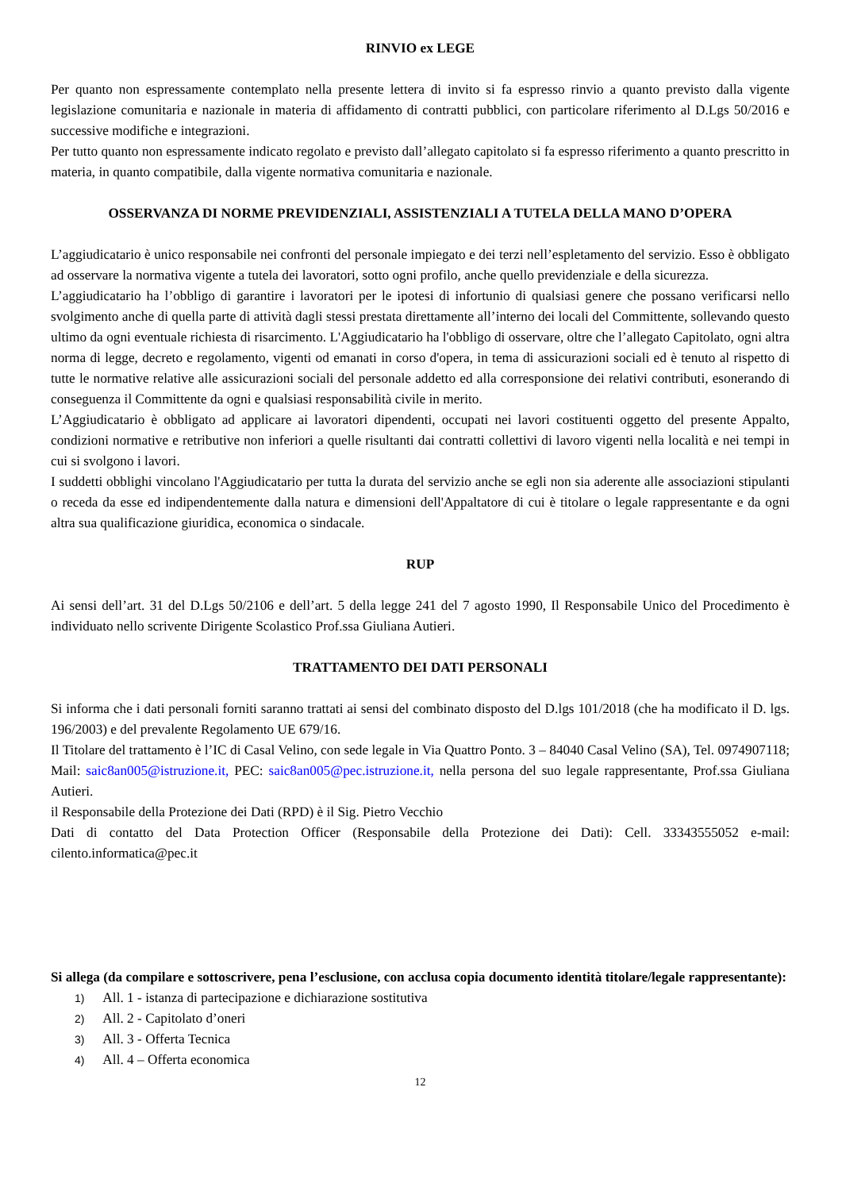RINVIO ex LEGE
Per quanto non espressamente contemplato nella presente lettera di invito si fa espresso rinvio a quanto previsto dalla vigente legislazione comunitaria e nazionale in materia di affidamento di contratti pubblici, con particolare riferimento al D.Lgs 50/2016 e successive modifiche e integrazioni.
Per tutto quanto non espressamente indicato regolato e previsto dall’allegato capitolato si fa espresso riferimento a quanto prescritto in materia, in quanto compatibile, dalla vigente normativa comunitaria e nazionale.
OSSERVANZA DI NORME PREVIDENZIALI, ASSISTENZIALI A TUTELA DELLA MANO D’OPERA
L’aggiudicatario è unico responsabile nei confronti del personale impiegato e dei terzi nell’espletamento del servizio. Esso è obbligato ad osservare la normativa vigente a tutela dei lavoratori, sotto ogni profilo, anche quello previdenziale e della sicurezza.
L’aggiudicatario ha l’obbligo di garantire i lavoratori per le ipotesi di infortunio di qualsiasi genere che possano verificarsi nello svolgimento anche di quella parte di attività dagli stessi prestata direttamente all’interno dei locali del Committente, sollevando questo ultimo da ogni eventuale richiesta di risarcimento. L'Aggiudicatario ha l'obbligo di osservare, oltre che l’allegato Capitolato, ogni altra norma di legge, decreto e regolamento, vigenti od emanati in corso d'opera, in tema di assicurazioni sociali ed è tenuto al rispetto di tutte le normative relative alle assicurazioni sociali del personale addetto ed alla corresponsione dei relativi contributi, esonerando di conseguenza il Committente da ogni e qualsiasi responsabilità civile in merito.
L’Aggiudicatario è obbligato ad applicare ai lavoratori dipendenti, occupati nei lavori costituenti oggetto del presente Appalto, condizioni normative e retributive non inferiori a quelle risultanti dai contratti collettivi di lavoro vigenti nella località e nei tempi in cui si svolgono i lavori.
I suddetti obblighi vincolano l'Aggiudicatario per tutta la durata del servizio anche se egli non sia aderente alle associazioni stipulanti o receda da esse ed indipendentemente dalla natura e dimensioni dell'Appaltatore di cui è titolare o legale rappresentante e da ogni altra sua qualificazione giuridica, economica o sindacale.
RUP
Ai sensi dell’art. 31 del D.Lgs 50/2106 e dell’art. 5 della legge 241 del 7 agosto 1990, Il Responsabile Unico del Procedimento è individuato nello scrivente Dirigente Scolastico Prof.ssa Giuliana Autieri.
TRATTAMENTO DEI DATI PERSONALI
Si informa che i dati personali forniti saranno trattati ai sensi del combinato disposto del D.lgs 101/2018 (che ha modificato il D. lgs. 196/2003) e del prevalente Regolamento UE 679/16.
Il Titolare del trattamento è l’IC di Casal Velino, con sede legale in Via Quattro Ponto. 3 – 84040 Casal Velino (SA), Tel. 0974907118; Mail: saic8an005@istruzione.it, PEC: saic8an005@pec.istruzione.it, nella persona del suo legale rappresentante, Prof.ssa Giuliana Autieri.
il Responsabile della Protezione dei Dati (RPD) è il Sig. Pietro Vecchio
Dati di contatto del Data Protection Officer (Responsabile della Protezione dei Dati): Cell. 33343555052 e-mail: cilento.informatica@pec.it
Si allega (da compilare e sottoscrivere, pena l’esclusione, con acclusa copia documento identità titolare/legale rappresentante):
1) All. 1 - istanza di partecipazione e dichiarazione sostitutiva
2) All. 2 - Capitolato d’oneri
3) All. 3 - Offerta Tecnica
4) All. 4 – Offerta economica
12